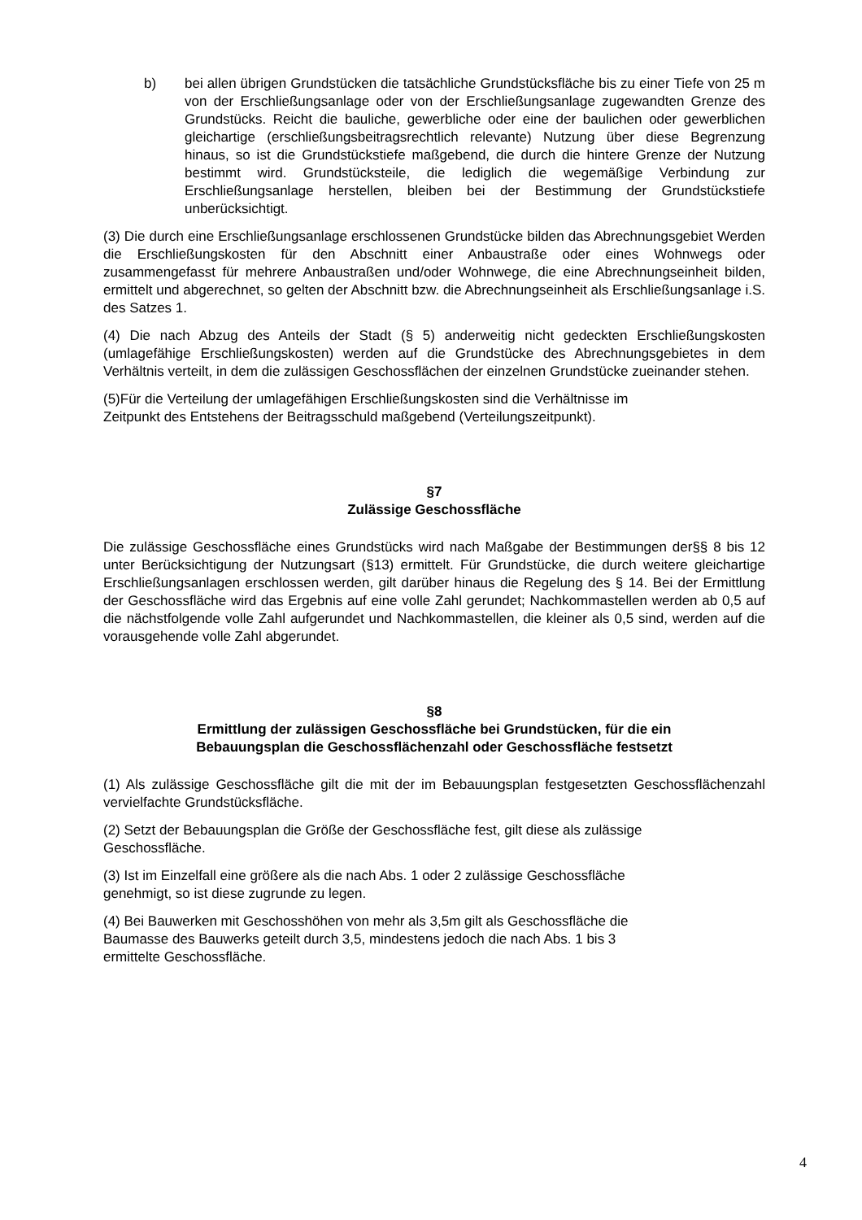b) bei allen übrigen Grundstücken die tatsächliche Grundstücksfläche bis zu einer Tiefe von 25 m von der Erschließungsanlage oder von der Erschließungsanlage zugewandten Grenze des Grundstücks. Reicht die bauliche, gewerbliche oder eine der baulichen oder gewerblichen gleichartige (erschließungsbeitragsrechtlich relevante) Nutzung über diese Begrenzung hinaus, so ist die Grundstückstiefe maßgebend, die durch die hintere Grenze der Nutzung bestimmt wird. Grundstücksteile, die lediglich die wegemäßige Verbindung zur Erschließungsanlage herstellen, bleiben bei der Bestimmung der Grundstückstiefe unberücksichtigt.
(3) Die durch eine Erschließungsanlage erschlossenen Grundstücke bilden das Abrechnungsgebiet Werden die Erschließungskosten für den Abschnitt einer Anbaustraße oder eines Wohnwegs oder zusammengefasst für mehrere Anbaustraßen und/oder Wohnwege, die eine Abrechnungseinheit bilden, ermittelt und abgerechnet, so gelten der Abschnitt bzw. die Abrechnungseinheit als Erschließungsanlage i.S. des Satzes 1.
(4) Die nach Abzug des Anteils der Stadt (§ 5) anderweitig nicht gedeckten Erschließungskosten (umlagefähige Erschließungskosten) werden auf die Grundstücke des Abrechnungsgebietes in dem Verhältnis verteilt, in dem die zulässigen Geschossflächen der einzelnen Grundstücke zueinander stehen.
(5)Für die Verteilung der umlagefähigen Erschließungskosten sind die Verhältnisse im
Zeitpunkt des Entstehens der Beitragsschuld maßgebend (Verteilungszeitpunkt).
§7
Zulässige Geschossfläche
Die zulässige Geschossfläche eines Grundstücks wird nach Maßgabe der Bestimmungen der§§ 8 bis 12 unter Berücksichtigung der Nutzungsart (§13) ermittelt. Für Grundstücke, die durch weitere gleichartige Erschließungsanlagen erschlossen werden, gilt darüber hinaus die Regelung des § 14. Bei der Ermittlung der Geschossfläche wird das Ergebnis auf eine volle Zahl gerundet; Nachkommastellen werden ab 0,5 auf die nächstfolgende volle Zahl aufgerundet und Nachkommastellen, die kleiner als 0,5 sind, werden auf die vorausgehende volle Zahl abgerundet.
§8
Ermittlung der zulässigen Geschossfläche bei Grundstücken, für die ein
Bebauungsplan die Geschossflächenzahl oder Geschossfläche festsetzt
(1) Als zulässige Geschossfläche gilt die mit der im Bebauungsplan festgesetzten Geschossflächenzahl vervielfachte Grundstücksfläche.
(2) Setzt der Bebauungsplan die Größe der Geschossfläche fest, gilt diese als zulässige
Geschossfläche.
(3) Ist im Einzelfall eine größere als die nach Abs. 1 oder 2 zulässige Geschossfläche
genehmigt, so ist diese zugrunde zu legen.
(4) Bei Bauwerken mit Geschosshöhen von mehr als 3,5m gilt als Geschossfläche die
Baumasse des Bauwerks geteilt durch 3,5, mindestens jedoch die nach Abs. 1 bis 3
ermittelte Geschossfläche.
4